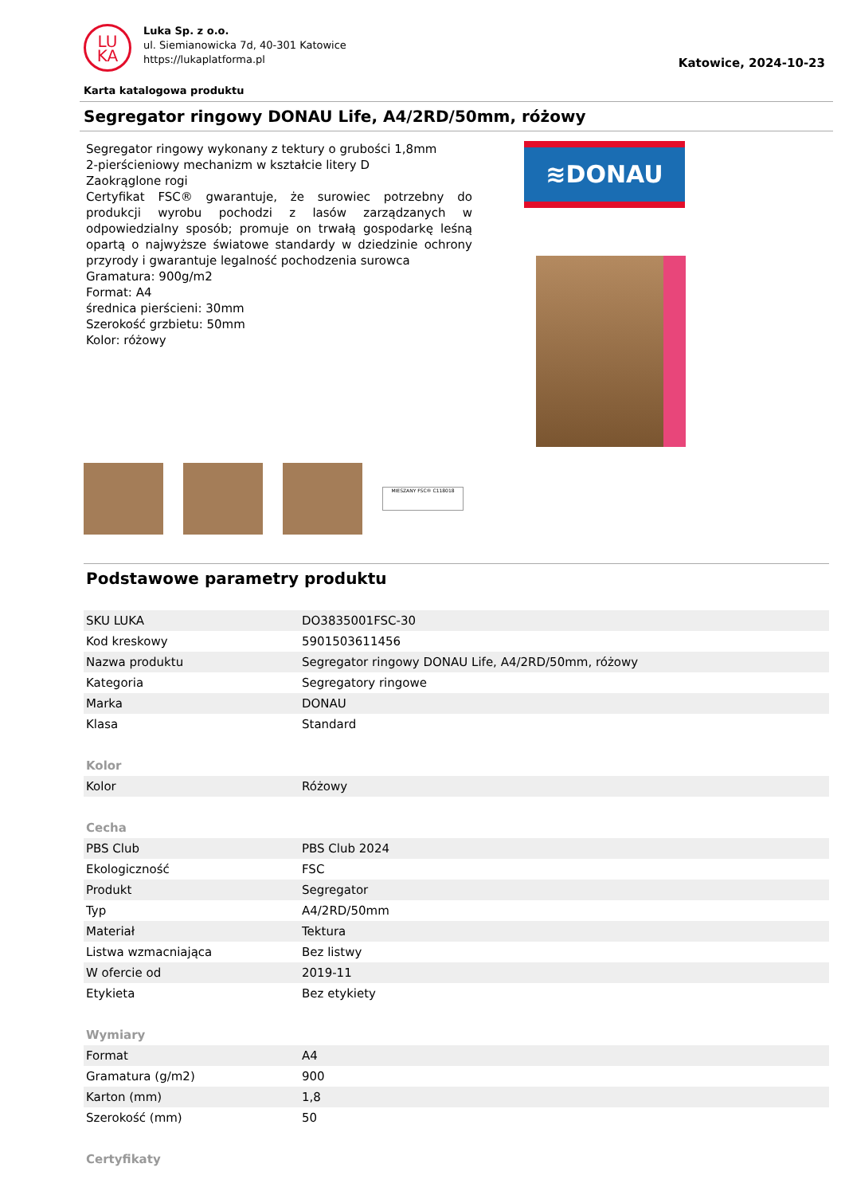LU
KA
Luka Sp. z o.o.
ul. Siemianowicka 7d, 40-301 Katowice
https://lukaplatforma.pl
Katowice, 2024-10-23
Karta katalogowa produktu
Segregator ringowy DONAU Life, A4/2RD/50mm, różowy
Segregator ringowy wykonany z tektury o grubości 1,8mm
2-pierścieniowy mechanizm w kształcie litery D
Zaokrąglone rogi
Certyfikat FSC® gwarantuje, że surowiec potrzebny do produkcji wyrobu pochodzi z lasów zarządzanych w odpowiedzialny sposób; promuje on trwałą gospodarkę leśną opartą o najwyższe światowe standardy w dziedzinie ochrony przyrody i gwarantuje legalność pochodzenia surowca
Gramatura: 900g/m2
Format: A4
średnica pierścieni: 30mm
Szerokość grzbietu: 50mm
Kolor: różowy
≋DONAU
MIESZANY FSC® C118018
Podstawowe parametry produktu
| SKU LUKA | DO3835001FSC-30 |
| Kod kreskowy | 5901503611456 |
| Nazwa produktu | Segregator ringowy DONAU Life, A4/2RD/50mm, różowy |
| Kategoria | Segregatory ringowe |
| Marka | DONAU |
| Klasa | Standard |
| Kolor | |
| Kolor | Różowy |
| Cecha | |
| PBS Club | PBS Club 2024 |
| Ekologiczność | FSC |
| Produkt | Segregator |
| Typ | A4/2RD/50mm |
| Materiał | Tektura |
| Listwa wzmacniająca | Bez listwy |
| W ofercie od | 2019-11 |
| Etykieta | Bez etykiety |
| Wymiary | |
| Format | A4 |
| Gramatura (g/m2) | 900 |
| Karton (mm) | 1,8 |
| Szerokość (mm) | 50 |
| Certyfikaty | |